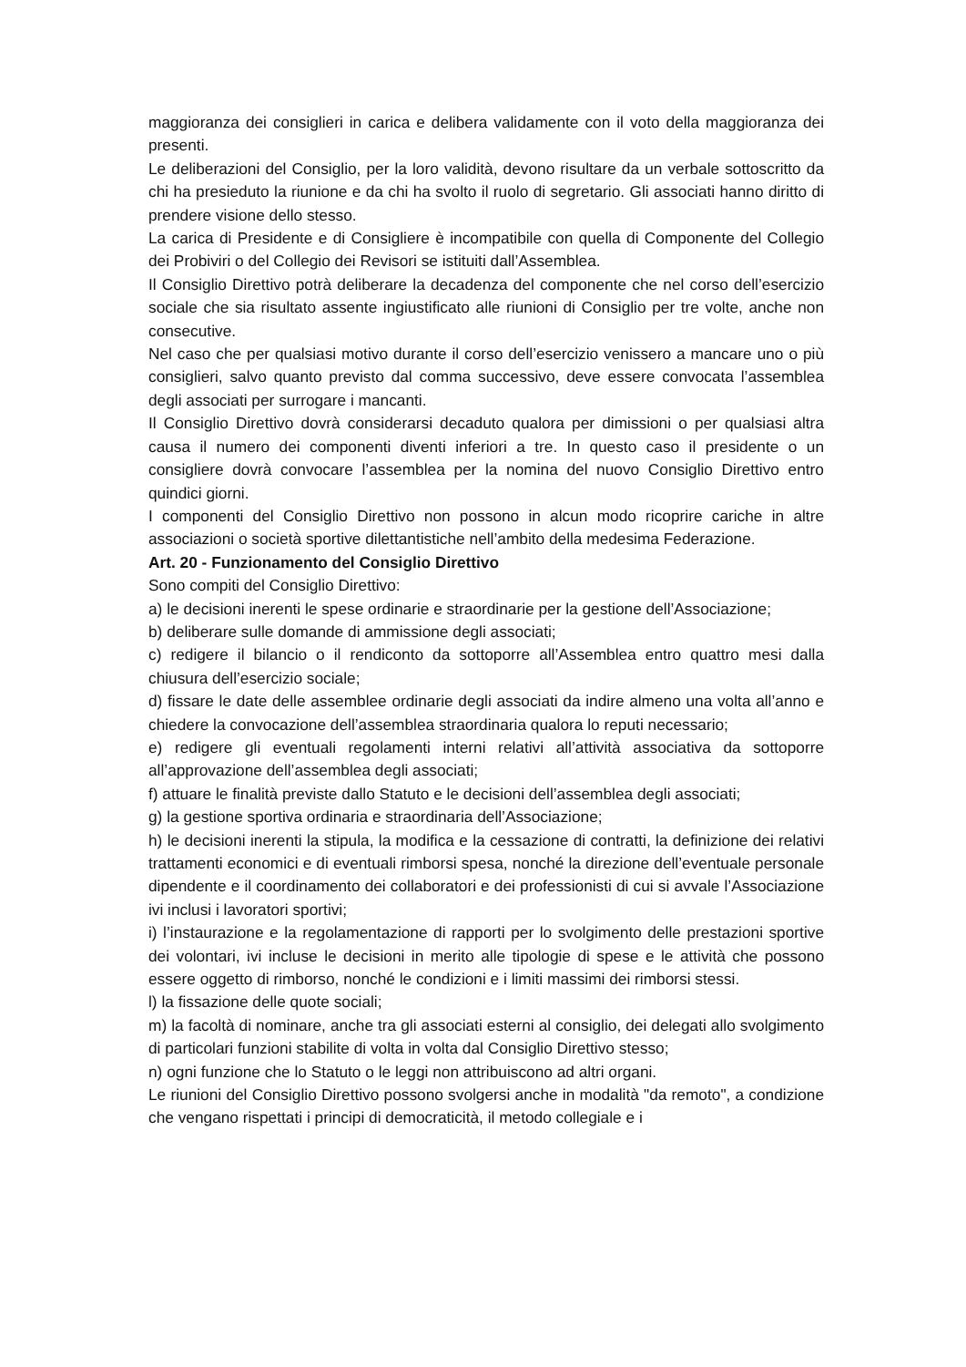maggioranza dei consiglieri in carica e delibera validamente con il voto della maggioranza dei presenti.
Le deliberazioni del Consiglio, per la loro validità, devono risultare da un verbale sottoscritto da chi ha presieduto la riunione e da chi ha svolto il ruolo di segretario. Gli associati hanno diritto di prendere visione dello stesso.
La carica di Presidente e di Consigliere è incompatibile con quella di Componente del Collegio dei Probiviri o del Collegio dei Revisori se istituiti dall’Assemblea.
Il Consiglio Direttivo potrà deliberare la decadenza del componente che nel corso dell’esercizio sociale che sia risultato assente ingiustificato alle riunioni di Consiglio per tre volte, anche non consecutive.
Nel caso che per qualsiasi motivo durante il corso dell’esercizio venissero a mancare uno o più consiglieri, salvo quanto previsto dal comma successivo, deve essere convocata l’assemblea degli associati per surrogare i mancanti.
Il Consiglio Direttivo dovrà considerarsi decaduto qualora per dimissioni o per qualsiasi altra causa il numero dei componenti diventi inferiori a tre. In questo caso il presidente o un consigliere dovrà convocare l’assemblea per la nomina del nuovo Consiglio Direttivo entro quindici giorni.
I componenti del Consiglio Direttivo non possono in alcun modo ricoprire cariche in altre associazioni o società sportive dilettantistiche nell’ambito della medesima Federazione.
Art. 20 - Funzionamento del Consiglio Direttivo
Sono compiti del Consiglio Direttivo:
a) le decisioni inerenti le spese ordinarie e straordinarie per la gestione dell’Associazione;
b) deliberare sulle domande di ammissione degli associati;
c) redigere il bilancio o il rendiconto da sottoporre all’Assemblea entro quattro mesi dalla chiusura dell’esercizio sociale;
d) fissare le date delle assemblee ordinarie degli associati da indire almeno una volta all’anno e chiedere la convocazione dell’assemblea straordinaria qualora lo reputi necessario;
e) redigere gli eventuali regolamenti interni relativi all’attività associativa da sottoporre all’approvazione dell’assemblea degli associati;
f) attuare le finalità previste dallo Statuto e le decisioni dell’assemblea degli associati;
g) la gestione sportiva ordinaria e straordinaria dell’Associazione;
h) le decisioni inerenti la stipula, la modifica e la cessazione di contratti, la definizione dei relativi trattamenti economici e di eventuali rimborsi spesa, nonché la direzione dell’eventuale personale dipendente e il coordinamento dei collaboratori e dei professionisti di cui si avvale l’Associazione ivi inclusi i lavoratori sportivi;
i) l’instaurazione e la regolamentazione di rapporti per lo svolgimento delle prestazioni sportive dei volontari, ivi incluse le decisioni in merito alle tipologie di spese e le attività che possono essere oggetto di rimborso, nonché le condizioni e i limiti massimi dei rimborsi stessi.
l) la fissazione delle quote sociali;
m) la facoltà di nominare, anche tra gli associati esterni al consiglio, dei delegati allo svolgimento di particolari funzioni stabilite di volta in volta dal Consiglio Direttivo stesso;
n) ogni funzione che lo Statuto o le leggi non attribuiscono ad altri organi.
Le riunioni del Consiglio Direttivo possono svolgersi anche in modalità "da remoto", a condizione che vengano rispettati i principi di democraticità, il metodo collegiale e i